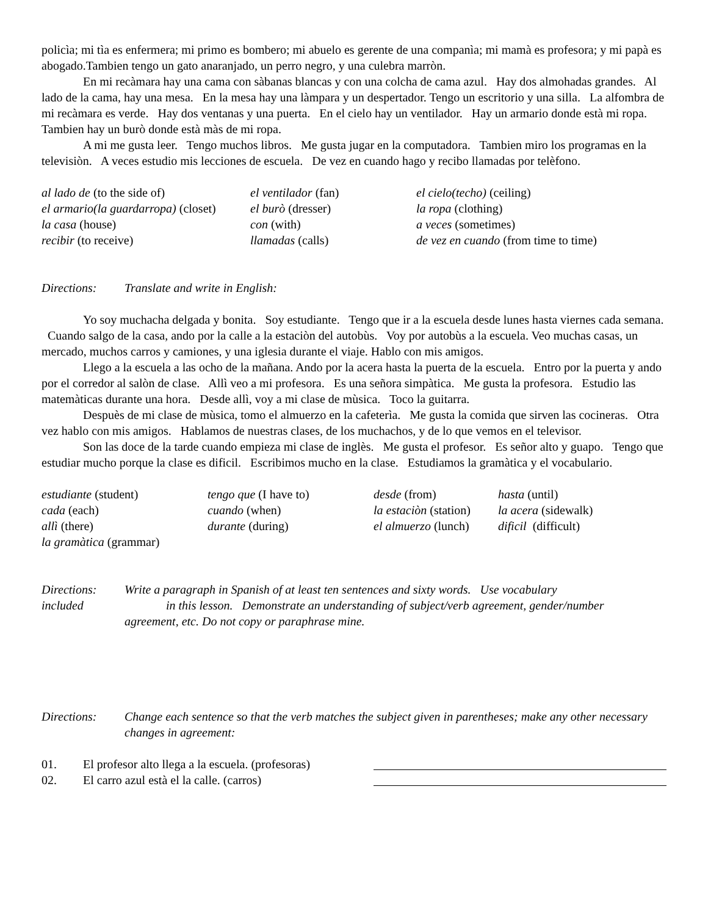policìa; mi tìa es enfermera; mi primo es bombero; mi abuelo es gerente de una companìa; mi mamà es profesora; y mi papà es abogado.Tambien tengo un gato anaranjado, un perro negro, y una culebra marròn.
En mi recàmara hay una cama con sàbanas blancas y con una colcha de cama azul. Hay dos almohadas grandes. Al lado de la cama, hay una mesa. En la mesa hay una làmpara y un despertador. Tengo un escritorio y una silla. La alfombra de mi recàmara es verde. Hay dos ventanas y una puerta. En el cielo hay un ventilador. Hay un armario donde està mi ropa. Tambien hay un burò donde està màs de mi ropa.
A mi me gusta leer. Tengo muchos libros. Me gusta jugar en la computadora. Tambien miro los programas en la televisiòn. A veces estudio mis lecciones de escuela. De vez en cuando hago y recibo llamadas por telèfono.
| al lado de (to the side of) | el ventilador (fan) | el cielo(techo) (ceiling) |
| el armario(la guardarropa) (closet) | el burò (dresser) | la ropa (clothing) |
| la casa (house) | con (with) | a veces (sometimes) |
| recibir (to receive) | llamadas (calls) | de vez en cuando (from time to time) |
Directions: Translate and write in English:
Yo soy muchacha delgada y bonita. Soy estudiante. Tengo que ir a la escuela desde lunes hasta viernes cada semana. Cuando salgo de la casa, ando por la calle a la estaciòn del autobùs. Voy por autobùs a la escuela. Veo muchas casas, un mercado, muchos carros y camiones, y una iglesia durante el viaje. Hablo con mis amigos.
Llego a la escuela a las ocho de la mañana. Ando por la acera hasta la puerta de la escuela. Entro por la puerta y ando por el corredor al salòn de clase. Allì veo a mi profesora. Es una señora simpàtica. Me gusta la profesora. Estudio las matemàticas durante una hora. Desde allì, voy a mi clase de mùsica. Toco la guitarra.
Despuès de mi clase de mùsica, tomo el almuerzo en la cafeterìa. Me gusta la comida que sirven las cocineras. Otra vez hablo con mis amigos. Hablamos de nuestras clases, de los muchachos, y de lo que vemos en el televisor.
Son las doce de la tarde cuando empieza mi clase de inglès. Me gusta el profesor. Es señor alto y guapo. Tengo que estudiar mucho porque la clase es dificil. Escribimos mucho en la clase. Estudiamos la gramàtica y el vocabulario.
| estudiante (student) | tengo que (I have to) | desde (from) | hasta (until) |
| cada (each) | cuando (when) | la estaciòn (station) | la acera (sidewalk) |
| allì (there) | durante (during) | el almuerzo (lunch) | dificil (difficult) |
| la gramàtica (grammar) | | | |
Directions:
included
Write a paragraph in Spanish of at least ten sentences and sixty words. Use vocabulary
in this lesson. Demonstrate an understanding of subject/verb agreement, gender/number
agreement, etc. Do not copy or paraphrase mine.
Directions: Change each sentence so that the verb matches the subject given in parentheses; make any other necessary changes in agreement:
01. El profesor alto llega a la escuela. (profesoras)
02. El carro azul està el la calle. (carros)